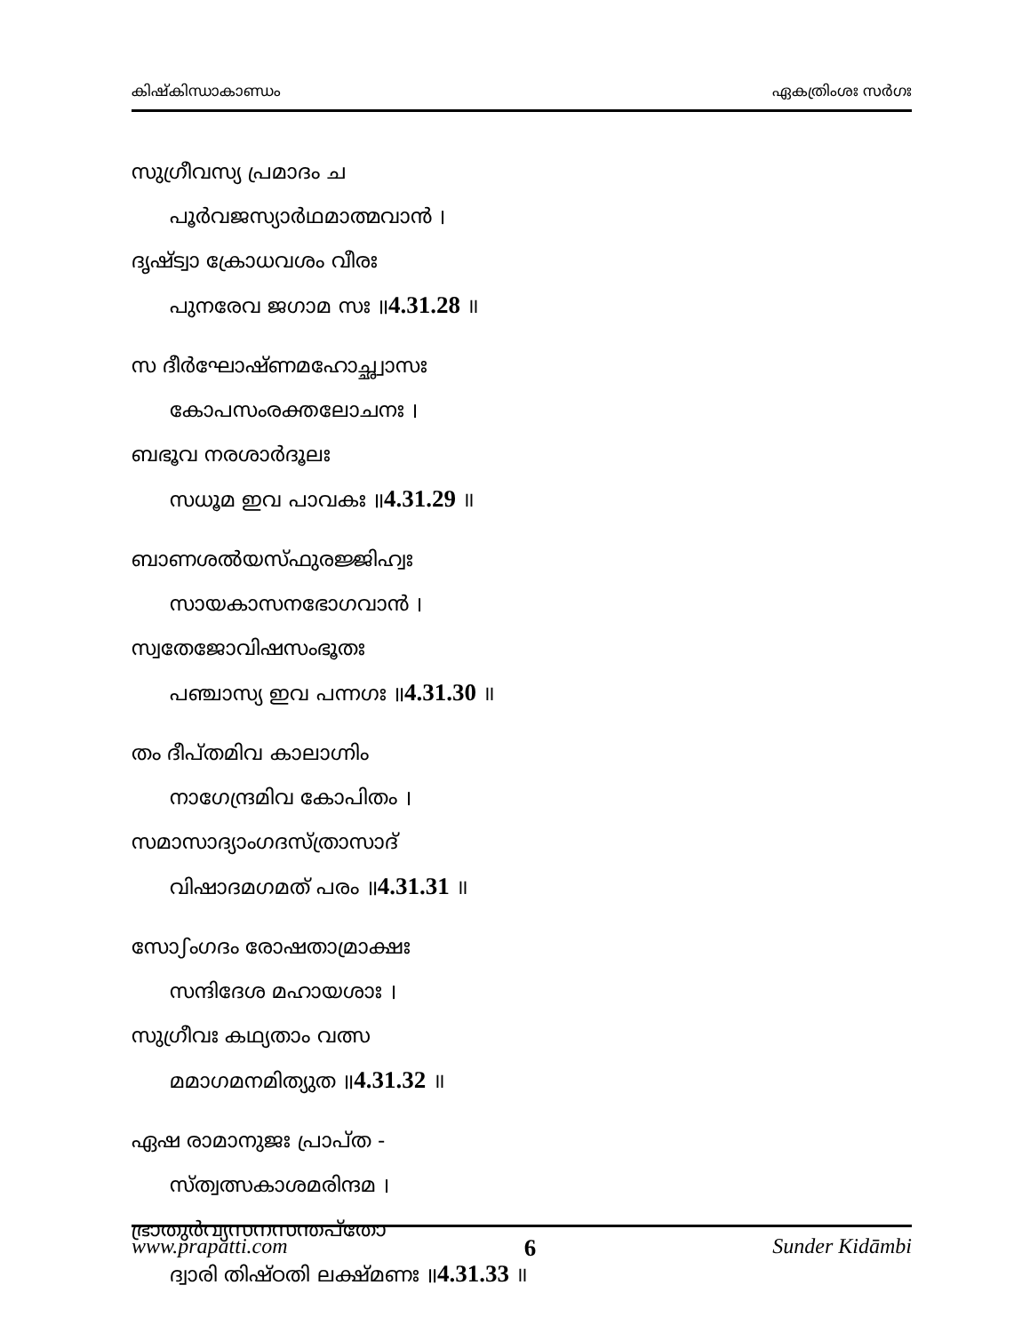കിഷ്കിന്ധാകാണ്ഡം ഏകത്രിംശഃ സർഗഃ
സുഗ്രീവസ്യ പ്രമാദം ച
പൂർവജസ്യാർഥമാത്മവാൻ ।
ദൃഷ്ട്വാ ക്രോധവശം വീരഃ
പുനരേവ ജഗാമ സഃ ॥4.31.28 ॥
സ ദീർഘോഷ്ണമഹോച്ഛ്വാസഃ
കോപസംരക്തലോചനഃ ।
ബഭൂവ നരശാർദൂലഃ
സധൂമ ഇവ പാവകഃ ॥4.31.29 ॥
ബാണശൽയസ്ഫുരജ്ജിഹ്വഃ
സായകാസനഭോഗവാൻ ।
സ്വതേജോവിഷസംഭൂതഃ
പഞ്ചാസ്യ ഇവ പന്നഗഃ ॥4.31.30 ॥
തം ദീപ്തമിവ കാലാഗ്നിം
നാഗേന്ദ്രമിവ കോപിതം ।
സമാസാദ്യാംഗദസ്ത്രാസാദ്
വിഷാദമഗമത് പരം ॥4.31.31 ॥
സോഽംഗദം രോഷതാമ്രാക്ഷഃ
സന്ദിദേശ മഹായശാഃ ।
സുഗ്രീവഃ കഥ്യതാം വത്സ
മമാഗമനമിത്യുത ॥4.31.32 ॥
ഏഷ രാമാനുജഃ പ്രാപ്ത -
സ്ത്വത്സകാശമരിന്ദമ ।
ഭ്രാതുർവ്യസനസന്തപ്തോ
ദ്വാരി തിഷ്ഠതി ലക്ഷ്മണഃ ॥4.31.33 ॥
www.prapatti.com 6 Sunder Kidāmbi